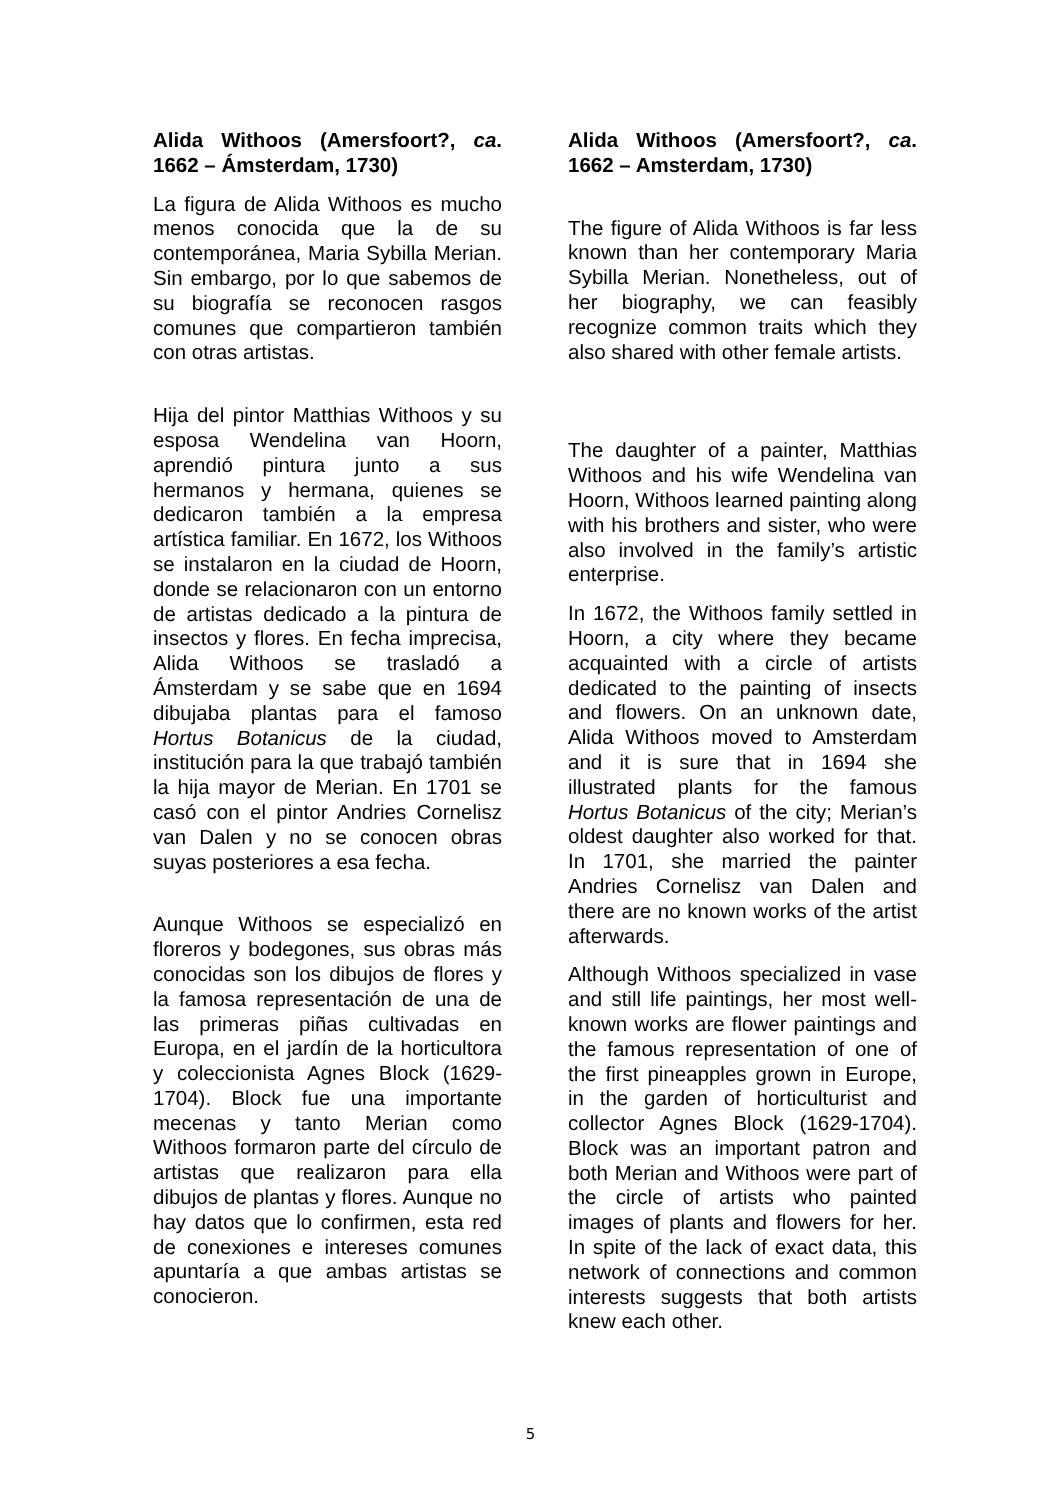Alida Withoos (Amersfoort?, ca. 1662 – Ámsterdam, 1730)
La figura de Alida Withoos es mucho menos conocida que la de su contemporánea, Maria Sybilla Merian. Sin embargo, por lo que sabemos de su biografía se reconocen rasgos comunes que compartieron también con otras artistas.
Hija del pintor Matthias Withoos y su esposa Wendelina van Hoorn, aprendió pintura junto a sus hermanos y hermana, quienes se dedicaron también a la empresa artística familiar. En 1672, los Withoos se instalaron en la ciudad de Hoorn, donde se relacionaron con un entorno de artistas dedicado a la pintura de insectos y flores. En fecha imprecisa, Alida Withoos se trasladó a Ámsterdam y se sabe que en 1694 dibujaba plantas para el famoso Hortus Botanicus de la ciudad, institución para la que trabajó también la hija mayor de Merian. En 1701 se casó con el pintor Andries Cornelisz van Dalen y no se conocen obras suyas posteriores a esa fecha.
Aunque Withoos se especializó en floreros y bodegones, sus obras más conocidas son los dibujos de flores y la famosa representación de una de las primeras piñas cultivadas en Europa, en el jardín de la horticultora y coleccionista Agnes Block (1629-1704). Block fue una importante mecenas y tanto Merian como Withoos formaron parte del círculo de artistas que realizaron para ella dibujos de plantas y flores. Aunque no hay datos que lo confirmen, esta red de conexiones e intereses comunes apuntaría a que ambas artistas se conocieron.
Alida Withoos (Amersfoort?, ca. 1662 – Amsterdam, 1730)
The figure of Alida Withoos is far less known than her contemporary Maria Sybilla Merian. Nonetheless, out of her biography, we can feasibly recognize common traits which they also shared with other female artists.
The daughter of a painter, Matthias Withoos and his wife Wendelina van Hoorn, Withoos learned painting along with his brothers and sister, who were also involved in the family’s artistic enterprise.
In 1672, the Withoos family settled in Hoorn, a city where they became acquainted with a circle of artists dedicated to the painting of insects and flowers. On an unknown date, Alida Withoos moved to Amsterdam and it is sure that in 1694 she illustrated plants for the famous Hortus Botanicus of the city; Merian’s oldest daughter also worked for that. In 1701, she married the painter Andries Cornelisz van Dalen and there are no known works of the artist afterwards.
Although Withoos specialized in vase and still life paintings, her most well-known works are flower paintings and the famous representation of one of the first pineapples grown in Europe, in the garden of horticulturist and collector Agnes Block (1629-1704). Block was an important patron and both Merian and Withoos were part of the circle of artists who painted images of plants and flowers for her. In spite of the lack of exact data, this network of connections and common interests suggests that both artists knew each other.
5